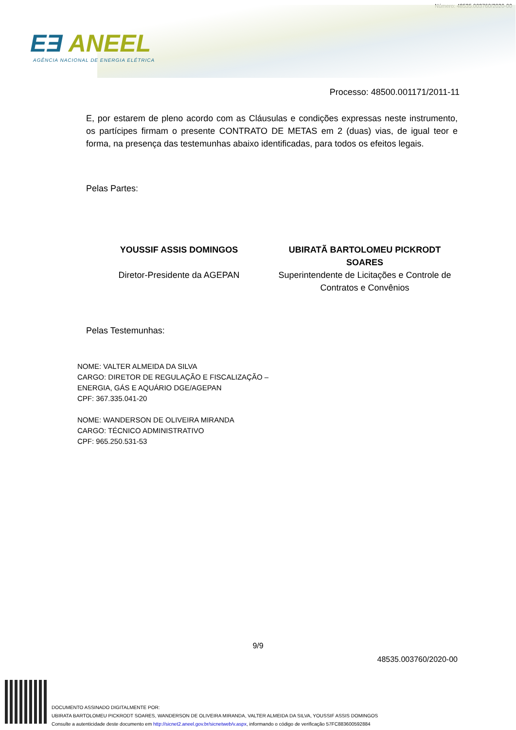Número: 48535.003760/2020-00
EƎ ANEEL
AGÊNCIA NACIONAL DE ENERGIA ELÉTRICA
Processo: 48500.001171/2011-11
E, por estarem de pleno acordo com as Cláusulas e condições expressas neste instrumento, os partícipes firmam o presente CONTRATO DE METAS em 2 (duas) vias, de igual teor e forma, na presença das testemunhas abaixo identificadas, para todos os efeitos legais.
Pelas Partes:
YOUSSIF ASSIS DOMINGOS
Diretor-Presidente da AGEPAN
UBIRATÃ BARTOLOMEU PICKRODT SOARES
Superintendente de Licitações e Controle de Contratos e Convênios
Pelas Testemunhas:
NOME: VALTER ALMEIDA DA SILVA
CARGO: DIRETOR DE REGULAÇÃO E FISCALIZAÇÃO –
ENERGIA, GÁS E AQUÁRIO DGE/AGEPAN
CPF: 367.335.041-20
NOME: WANDERSON DE OLIVEIRA MIRANDA
CARGO: TÉCNICO ADMINISTRATIVO
CPF: 965.250.531-53
9/9
48535.003760/2020-00
DOCUMENTO ASSINADO DIGITALMENTE POR:
UBIRATA BARTOLOMEU PICKRODT SOARES, WANDERSON DE OLIVEIRA MIRANDA, VALTER ALMEIDA DA SILVA, YOUSSIF ASSIS DOMINGOS
Consulte a autenticidade deste documento em http://sicnet2.aneel.gov.br/sicnetweb/v.aspx, informando o código de verificação 57FC883600592884